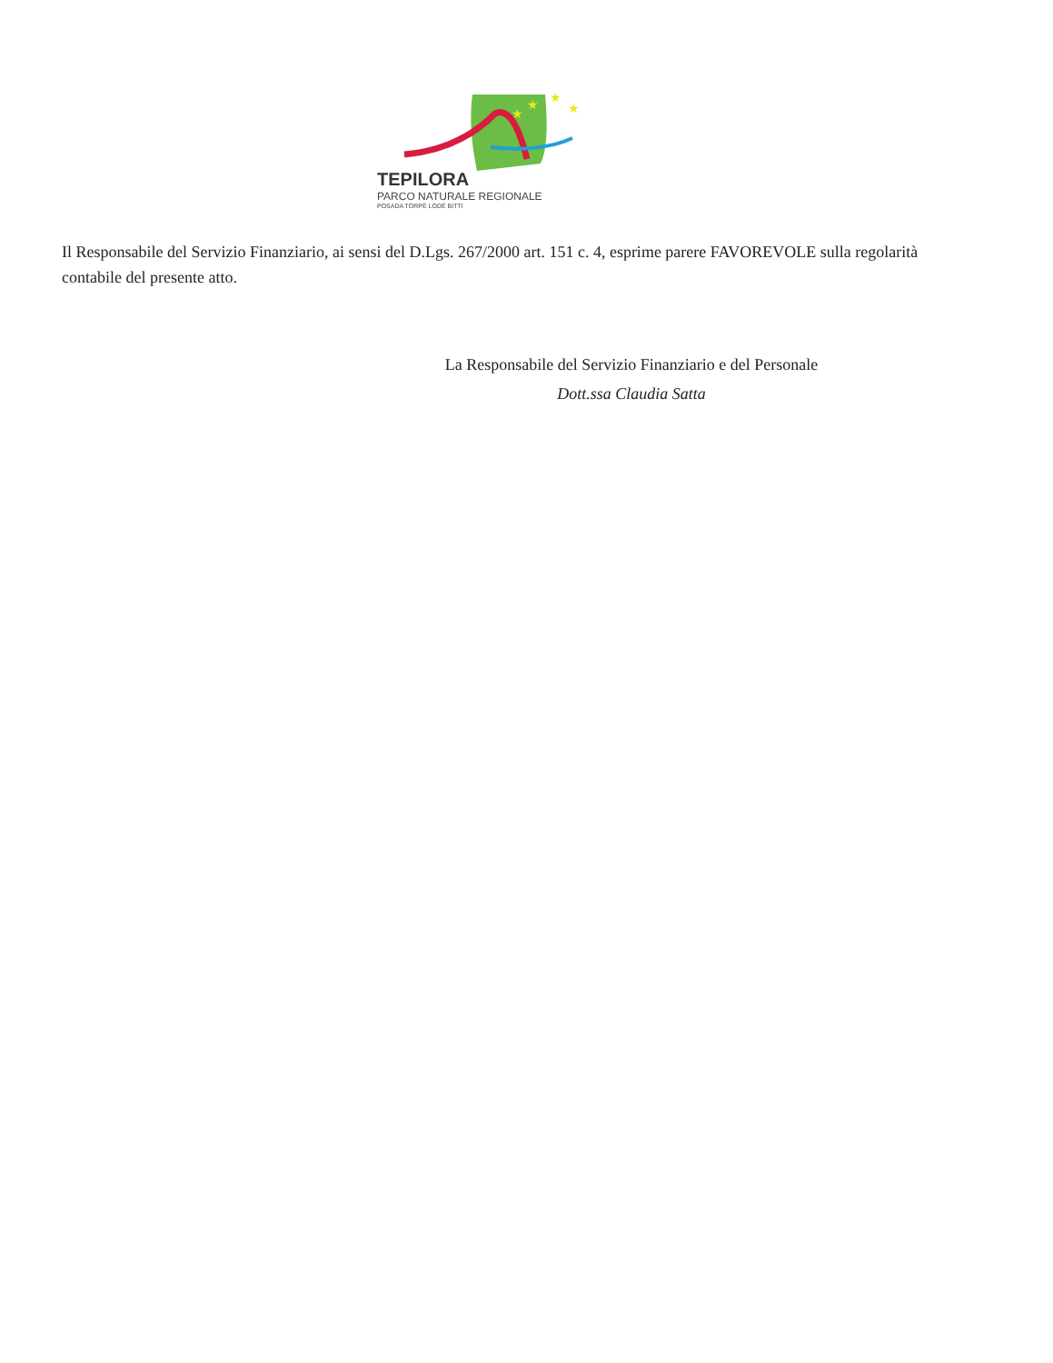★
★
★
★
TEPILORA
PARCO NATURALE REGIONALE
POSADA TORPÈ LODÈ BITTI
Il Responsabile del Servizio Finanziario, ai sensi del D.Lgs. 267/2000 art. 151 c. 4, esprime parere FAVOREVOLE sulla regolarità contabile del presente atto.
La Responsabile del Servizio Finanziario e del Personale
Dott.ssa Claudia Satta